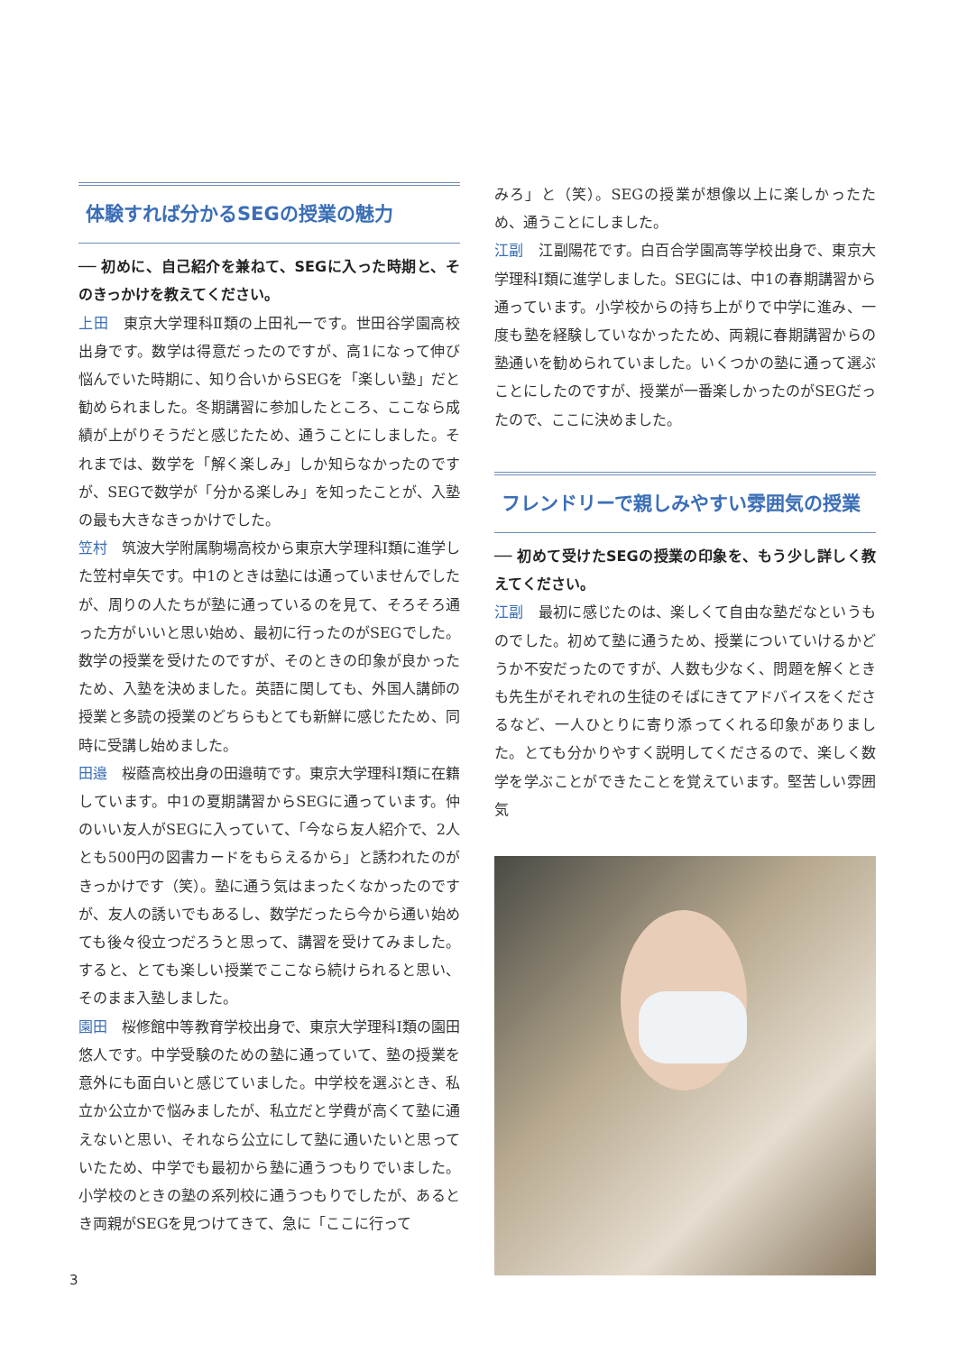体験すれば分かるSEGの授業の魅力
── 初めに、自己紹介を兼ねて、SEGに入った時期と、そのきっかけを教えてください。
上田　東京大学理科Ⅱ類の上田礼一です。世田谷学園高校出身です。数学は得意だったのですが、高1になって伸び悩んでいた時期に、知り合いからSEGを「楽しい塾」だと勧められました。冬期講習に参加したところ、ここなら成績が上がりそうだと感じたため、通うことにしました。それまでは、数学を「解く楽しみ」しか知らなかったのですが、SEGで数学が「分かる楽しみ」を知ったことが、入塾の最も大きなきっかけでした。
笠村　筑波大学附属駒場高校から東京大学理科Ⅰ類に進学した笠村卓矢です。中1のときは塾には通っていませんでしたが、周りの人たちが塾に通っているのを見て、そろそろ通った方がいいと思い始め、最初に行ったのがSEGでした。数学の授業を受けたのですが、そのときの印象が良かったため、入塾を決めました。英語に関しても、外国人講師の授業と多読の授業のどちらもとても新鮮に感じたため、同時に受講し始めました。
田邉　桜蔭高校出身の田邉萌です。東京大学理科Ⅰ類に在籍しています。中1の夏期講習からSEGに通っています。仲のいい友人がSEGに入っていて、「今なら友人紹介で、2人とも500円の図書カードをもらえるから」と誘われたのがきっかけです（笑）。塾に通う気はまったくなかったのですが、友人の誘いでもあるし、数学だったら今から通い始めても後々役立つだろうと思って、講習を受けてみました。すると、とても楽しい授業でここなら続けられると思い、そのまま入塾しました。
園田　桜修館中等教育学校出身で、東京大学理科Ⅰ類の園田悠人です。中学受験のための塾に通っていて、塾の授業を意外にも面白いと感じていました。中学校を選ぶとき、私立か公立かで悩みましたが、私立だと学費が高くて塾に通えないと思い、それなら公立にして塾に通いたいと思っていたため、中学でも最初から塾に通うつもりでいました。小学校のときの塾の系列校に通うつもりでしたが、あるとき両親がSEGを見つけてきて、急に「ここに行って
みろ」と（笑）。SEGの授業が想像以上に楽しかったため、通うことにしました。
江副　江副陽花です。白百合学園高等学校出身で、東京大学理科Ⅰ類に進学しました。SEGには、中1の春期講習から通っています。小学校からの持ち上がりで中学に進み、一度も塾を経験していなかったため、両親に春期講習からの塾通いを勧められていました。いくつかの塾に通って選ぶことにしたのですが、授業が一番楽しかったのがSEGだったので、ここに決めました。
フレンドリーで親しみやすい雰囲気の授業
── 初めて受けたSEGの授業の印象を、もう少し詳しく教えてください。
江副　最初に感じたのは、楽しくて自由な塾だなというものでした。初めて塾に通うため、授業についていけるかどうか不安だったのですが、人数も少なく、問題を解くときも先生がそれぞれの生徒のそばにきてアドバイスをくださるなど、一人ひとりに寄り添ってくれる印象がありました。とても分かりやすく説明してくださるので、楽しく数学を学ぶことができたことを覚えています。堅苦しい雰囲気
3